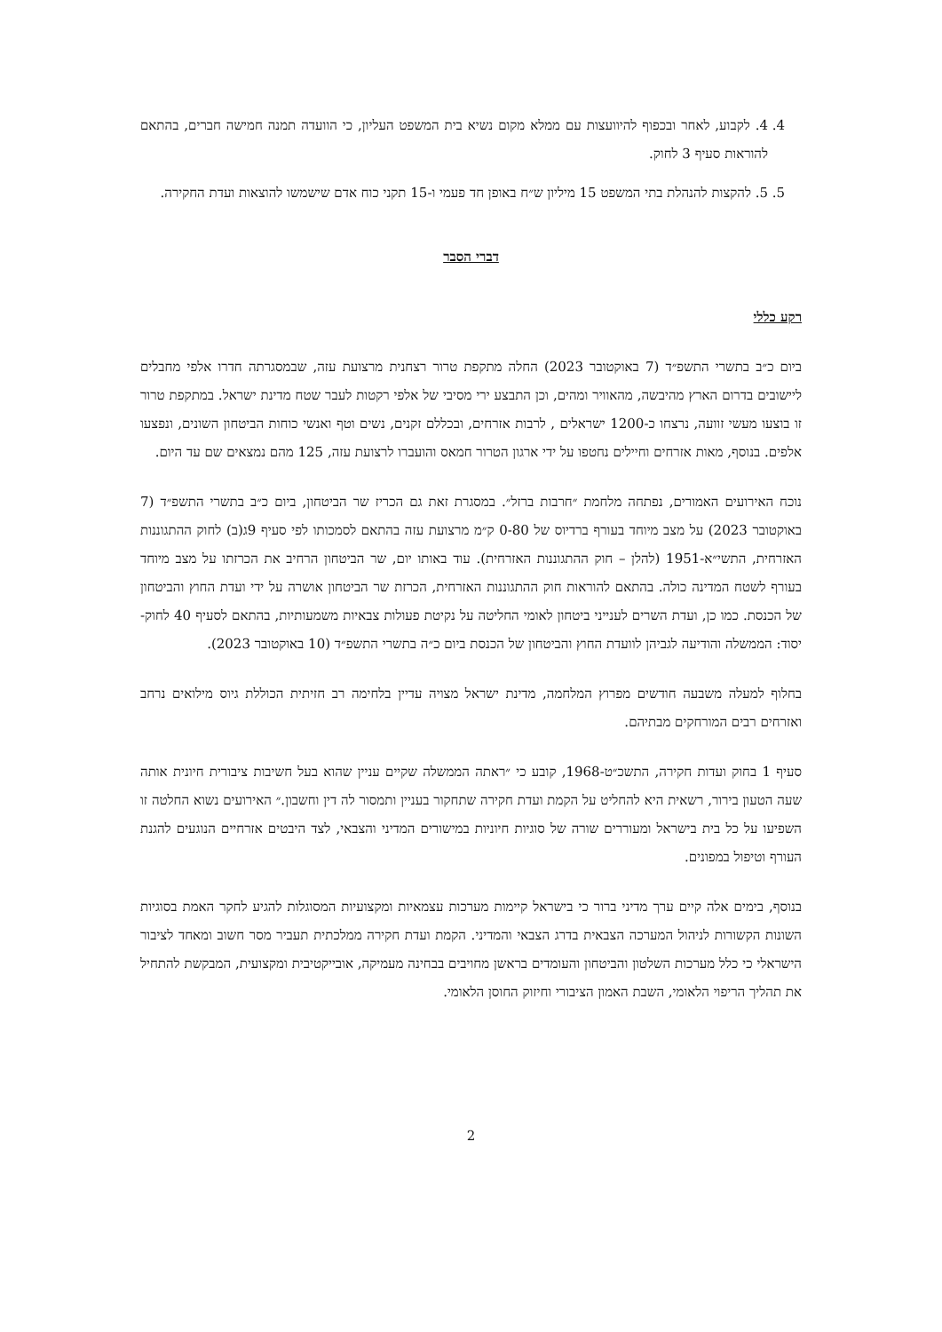4. 4. לקבוע, לאחר ובכפוף להיוועצות עם ממלא מקום נשיא בית המשפט העליון, כי הוועדה תמנה חמישה חברים, בהתאם להוראות סעיף 3 לחוק.
5. 5. להקצות להנהלת בתי המשפט 15 מיליון ש״ח באופן חד פעמי ו-15 תקני כוח אדם שישמשו להוצאות ועדת החקירה.
דברי הסבר
רקע כללי
ביום כ״ב בתשרי התשפ״ד (7 באוקטובר 2023) החלה מתקפת טרור רצחנית מרצועת עזה, שבמסגרתה חדרו אלפי מחבלים ליישובים בדרום הארץ מהיבשה, מהאוויר ומהים, וכן התבצע ירי מסיבי של אלפי רקטות לעבר שטח מדינת ישראל. במתקפת טרור זו בוצעו מעשי זוועה, נרצחו כ-1200 ישראלים , לרבות אזרחים, ובכללם זקנים, נשים וטף ואנשי כוחות הביטחון השונים, ונפצעו אלפים. בנוסף, מאות אזרחים וחיילים נחטפו על ידי ארגון הטרור חמאס והועברו לרצועת עזה, 125 מהם נמצאים שם עד היום.
נוכח האירועים האמורים, נפתחה מלחמת ״חרבות ברזל״. במסגרת זאת גם הכריז שר הביטחון, ביום כ״ב בתשרי התשפ״ד (7 באוקטובר 2023) על מצב מיוחד בעורף ברדיוס של 0-80 ק״מ מרצועת עזה בהתאם לסמכותו לפי סעיף 9ג(ב) לחוק ההתגוננות האזרחית, התשי״א-1951 (להלן – חוק ההתגוננות האזרחית). עוד באותו יום, שר הביטחון הרחיב את הכרזתו על מצב מיוחד בעורף לשטח המדינה כולה. בהתאם להוראות חוק ההתגוננות האזרחית, הכרזת שר הביטחון אושרה על ידי ועדת החוץ והביטחון של הכנסת. כמו כן, ועדת השרים לענייני ביטחון לאומי החליטה על נקיטת פעולות צבאיות משמעותיות, בהתאם לסעיף 40 לחוק-יסוד: הממשלה והודיעה לגביהן לוועדת החוץ והביטחון של הכנסת ביום כ״ה בתשרי התשפ״ד (10 באוקטובר 2023).
בחלוף למעלה משבעה חודשים מפרוץ המלחמה, מדינת ישראל מצויה עדיין בלחימה רב חזיתית הכוללת גיוס מילואים נרחב ואזרחים רבים המורחקים מבתיהם.
סעיף 1 בחוק ועדות חקירה, התשכ״ט-1968, קובע כי ״ראתה הממשלה שקיים עניין שהוא בעל חשיבות ציבורית חיונית אותה שעה הטעון בירור, רשאית היא להחליט על הקמת ועדת חקירה שתחקור בעניין ותמסור לה דין וחשבון.״ האירועים נשוא החלטה זו השפיעו על כל בית בישראל ומעוררים שורה של סוגיות חיוניות במישורים המדיני והצבאי, לצד היבטים אזרחיים הנוגעים להגנת העורף וטיפול במפונים.
בנוסף, בימים אלה קיים ערך מדיני ברור כי בישראל קיימות מערכות עצמאיות ומקצועיות המסוגלות להגיע לחקר האמת בסוגיות השונות הקשורות לניהול המערכה הצבאית בדרג הצבאי והמדיני. הקמת ועדת חקירה ממלכתית תעביר מסר חשוב ומאחד לציבור הישראלי כי כלל מערכות השלטון והביטחון והעומדים בראשן מחויבים בבחינה מעמיקה, אובייקטיבית ומקצועית, המבקשת להתחיל את תהליך הריפוי הלאומי, השבת האמון הציבורי וחיזוק החוסן הלאומי.
2